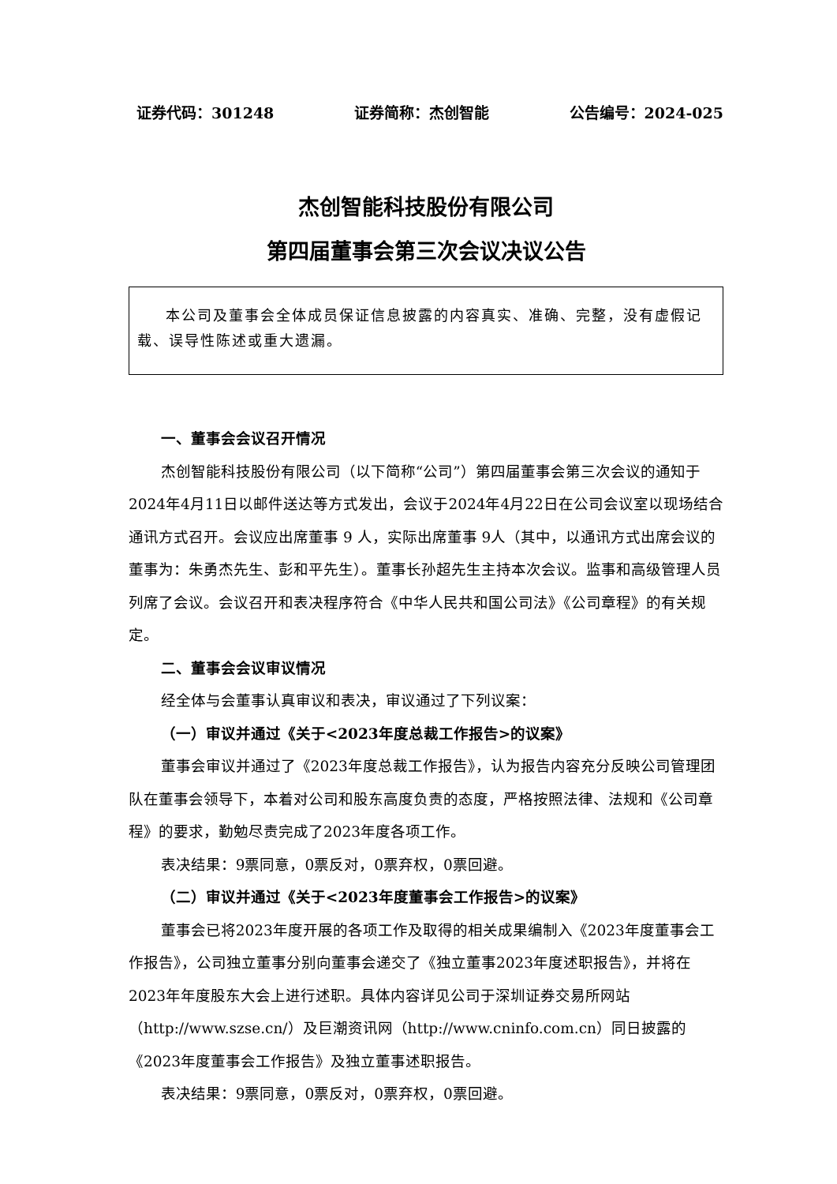证券代码：301248 证券简称：杰创智能 公告编号：2024-025
杰创智能科技股份有限公司
第四届董事会第三次会议决议公告
本公司及董事会全体成员保证信息披露的内容真实、准确、完整，没有虚假记载、误导性陈述或重大遗漏。
一、董事会会议召开情况
杰创智能科技股份有限公司（以下简称“公司”）第四届董事会第三次会议的通知于2024年4月11日以邮件送达等方式发出，会议于2024年4月22日在公司会议室以现场结合通讯方式召开。会议应出席董事 9 人，实际出席董事 9人（其中，以通讯方式出席会议的董事为：朱勇杰先生、彭和平先生）。董事长孙超先生主持本次会议。监事和高级管理人员列席了会议。会议召开和表决程序符合《中华人民共和国公司法》《公司章程》的有关规定。
二、董事会会议审议情况
经全体与会董事认真审议和表决，审议通过了下列议案：
（一）审议并通过《关于<2023年度总裁工作报告>的议案》
董事会审议并通过了《2023年度总裁工作报告》，认为报告内容充分反映公司管理团队在董事会领导下，本着对公司和股东高度负责的态度，严格按照法律、法规和《公司章程》的要求，勤勉尽责完成了2023年度各项工作。
表决结果：9票同意，0票反对，0票弃权，0票回避。
（二）审议并通过《关于<2023年度董事会工作报告>的议案》
董事会已将2023年度开展的各项工作及取得的相关成果编制入《2023年度董事会工作报告》，公司独立董事分别向董事会递交了《独立董事2023年度述职报告》，并将在2023年年度股东大会上进行述职。具体内容详见公司于深圳证券交易所网站（http://www.szse.cn/）及巨潮资讯网（http://www.cninfo.com.cn）同日披露的《2023年度董事会工作报告》及独立董事述职报告。
表决结果：9票同意，0票反对，0票弃权，0票回避。